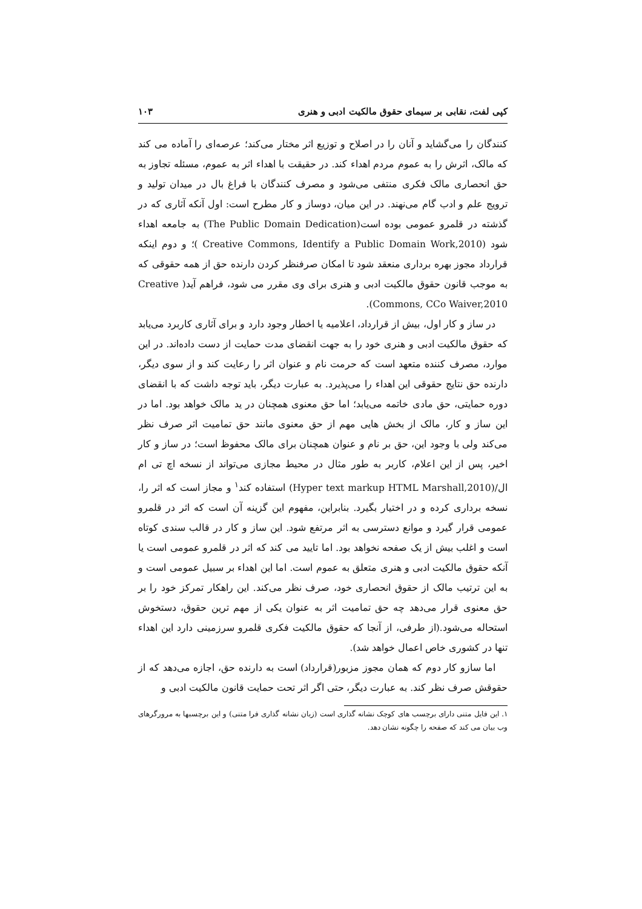کپی لفت، نقابی بر سیمای حقوق مالکیت ادبی و هنری ۱۰۳
کنندگان را می‌گشاید و آنان را در اصلاح و توزیع اثر مختار می‌کند؛ عرصه‌ای را آماده می کند که مالک، اثرش را به عموم مردم اهداء کند. در حقیقت با اهداء اثر به عموم، مسئله تجاوز به حق انحصاری مالک فکری منتفی می‌شود و مصرف کنندگان با فراغ بال در میدان تولید و ترویج علم و ادب گام می‌نهند. در این میان، دوساز و کار مطرح است: اول آنکه آثاری که در گذشته در قلمرو عمومی بوده است(The Public Domain Dedication) به جامعه اهداء شود (Creative Commons, Identify a Public Domain Work,2010 )؛ و دوم اینکه قرارداد مجوز بهره برداری منعقد شود تا امکان صرفنظر کردن دارنده حق از همه حقوقی که به موجب قانون حقوق مالکیت ادبی و هنری برای وی مقرر می شود، فراهم آید( Creative Commons, CCo Waiver,2010).
در ساز و کار اول، بیش از قرارداد، اعلامیه یا اخطار وجود دارد و برای آثاری کاربرد می‌یابد که حقوق مالکیت ادبی و هنری خود را به جهت انقضای مدت حمایت از دست داده‌اند. در این موارد، مصرف کننده متعهد است که حرمت نام و عنوان اثر را رعایت کند و از سوی دیگر، دارنده حق نتایج حقوقی این اهداء را می‌پذیرد. به عبارت دیگر، باید توجه داشت که با انقضای دوره حمایتی، حق مادی خاتمه می‌یابد؛ اما حق معنوی همچنان در ید مالک خواهد بود. اما در این ساز و کار، مالک از بخش هایی مهم از حق معنوی مانند حق تمامیت اثر صرف نظر می‌کند ولی با وجود این، حق بر نام و عنوان همچنان برای مالک محفوظ است؛ در ساز و کار اخیر، پس از این اعلام، کاربر به طور مثال در محیط مجازی می‌تواند از نسخه اچ تی ام ال/(Hyper text markup HTML Marshall,2010) استفاده کند<sup>۱</sup> و مجاز است که اثر را، نسخه برداری کرده و در اختیار بگیرد. بنابراین، مفهوم این گزینه آن است که اثر در قلمرو عمومی قرار گیرد و موانع دسترسی به اثر مرتفع شود. این ساز و کار در قالب سندی کوتاه است و اغلب بیش از یک صفحه نخواهد بود. اما تایید می کند که اثر در قلمرو عمومی است یا آنکه حقوق مالکیت ادبی و هنری متعلق به عموم است. اما این اهداء بر سبیل عمومی است و به این ترتیب مالک از حقوق انحصاری خود، صرف نظر می‌کند. این راهکار تمرکز خود را بر حق معنوی قرار می‌دهد چه حق تمامیت اثر به عنوان یکی از مهم ترین حقوق، دستخوش استحاله می‌شود.(از طرفی، از آنجا که حقوق مالکیت فکری قلمرو سرزمینی دارد این اهداء تنها در کشوری خاص اعمال خواهد شد).
اما سازو کار دوم که همان مجوز مزبور(قرارداد) است به دارنده حق، اجازه می‌دهد که از حقوقش صرف نظر کند. به عبارت دیگر، حتی اگر اثر تحت حمایت قانون مالکیت ادبی و
۱. این فایل متنی دارای برچسب های کوچک نشانه گذاری است (زبان نشانه گذاری فرا متنی) و این برچسبها به مرورگرهای وب بیان می کند که صفحه را چگونه نشان دهد.